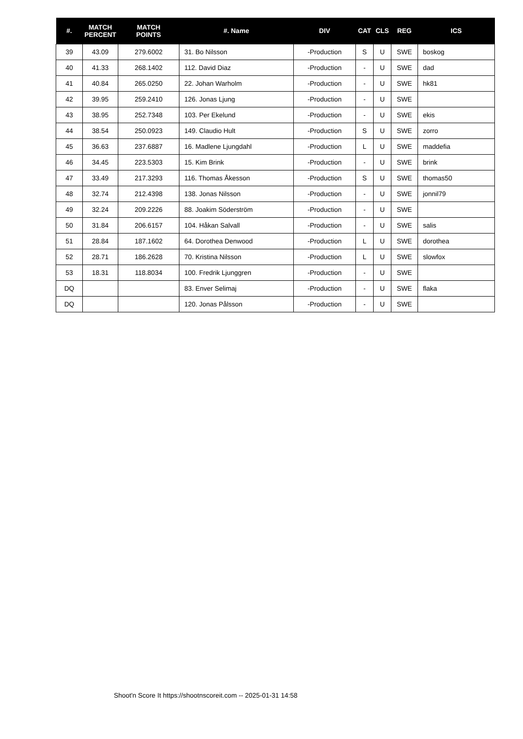| #. | MATCH PERCENT | MATCH POINTS | #. Name | DIV | CAT | CLS | REG | ICS |
| --- | --- | --- | --- | --- | --- | --- | --- | --- |
| 39 | 43.09 | 279.6002 | 31. Bo Nilsson | -Production | S | U | SWE | boskog |
| 40 | 41.33 | 268.1402 | 112. David Diaz | -Production | - | U | SWE | dad |
| 41 | 40.84 | 265.0250 | 22. Johan Warholm | -Production | - | U | SWE | hk81 |
| 42 | 39.95 | 259.2410 | 126. Jonas Ljung | -Production | - | U | SWE | |
| 43 | 38.95 | 252.7348 | 103. Per Ekelund | -Production | - | U | SWE | ekis |
| 44 | 38.54 | 250.0923 | 149. Claudio Hult | -Production | S | U | SWE | zorro |
| 45 | 36.63 | 237.6887 | 16. Madlene Ljungdahl | -Production | L | U | SWE | maddefia |
| 46 | 34.45 | 223.5303 | 15. Kim Brink | -Production | - | U | SWE | brink |
| 47 | 33.49 | 217.3293 | 116. Thomas Åkesson | -Production | S | U | SWE | thomas50 |
| 48 | 32.74 | 212.4398 | 138. Jonas Nilsson | -Production | - | U | SWE | jonnil79 |
| 49 | 32.24 | 209.2226 | 88. Joakim Söderström | -Production | - | U | SWE | |
| 50 | 31.84 | 206.6157 | 104. Håkan Salvall | -Production | - | U | SWE | salis |
| 51 | 28.84 | 187.1602 | 64. Dorothea Denwood | -Production | L | U | SWE | dorothea |
| 52 | 28.71 | 186.2628 | 70. Kristina Nilsson | -Production | L | U | SWE | slowfox |
| 53 | 18.31 | 118.8034 | 100. Fredrik Ljunggren | -Production | - | U | SWE | |
| DQ | | | 83. Enver Selimaj | -Production | - | U | SWE | flaka |
| DQ | | | 120. Jonas Pålsson | -Production | - | U | SWE | |
Shoot'n Score It https://shootnscoreit.com -- 2025-01-31 14:58